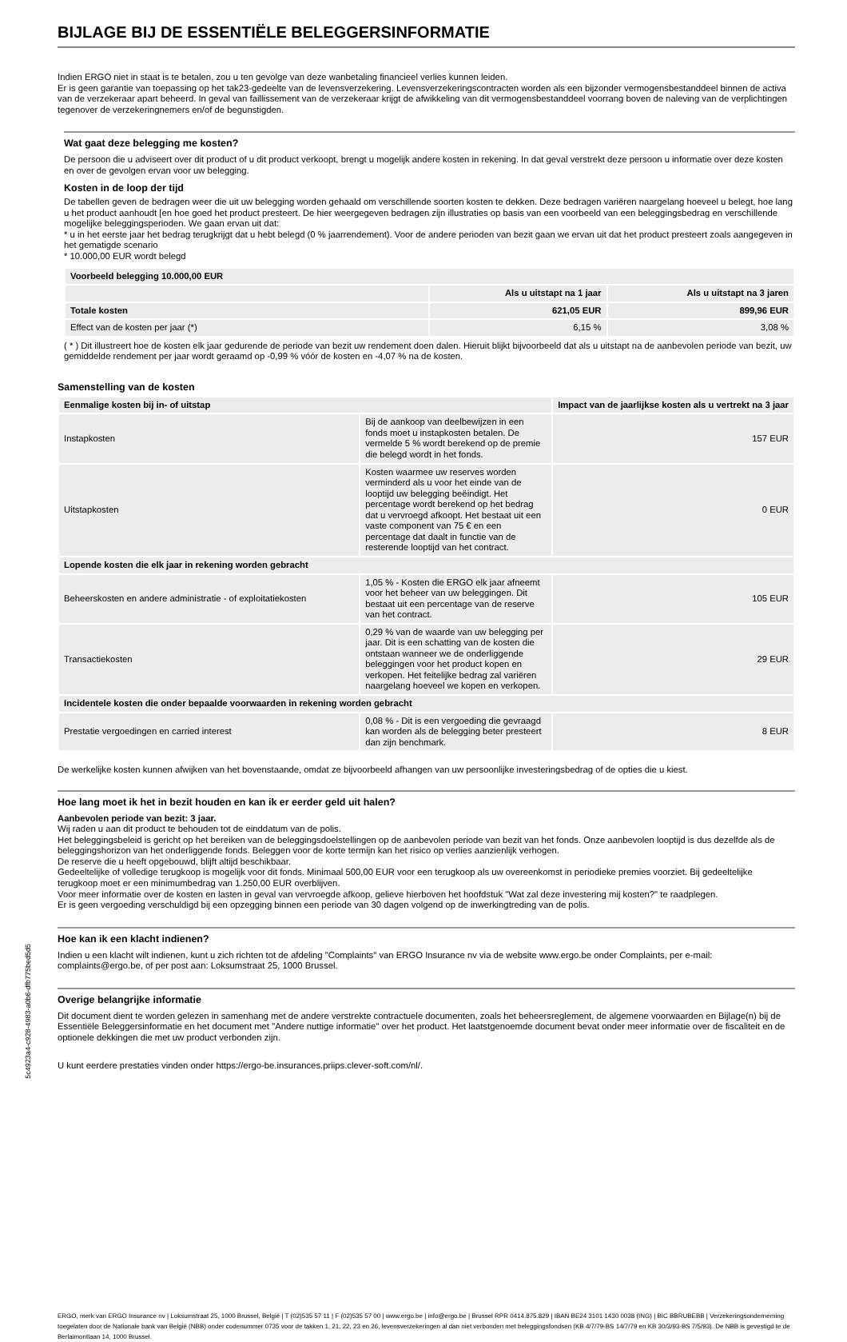BIJLAGE BIJ DE ESSENTIËLE BELEGGERSINFORMATIE
Indien ERGO niet in staat is te betalen, zou u ten gevolge van deze wanbetaling financieel verlies kunnen leiden.
Er is geen garantie van toepassing op het tak23-gedeelte van de levensverzekering. Levensverzekeringscontracten worden als een bijzonder vermogensbestanddeel binnen de activa van de verzekeraar apart beheerd. In geval van faillissement van de verzekeraar krijgt de afwikkeling van dit vermogensbestanddeel voorrang boven de naleving van de verplichtingen tegenover de verzekeringnemers en/of de begunstigden.
Wat gaat deze belegging me kosten?
De persoon die u adviseert over dit product of u dit product verkoopt, brengt u mogelijk andere kosten in rekening. In dat geval verstrekt deze persoon u informatie over deze kosten en over de gevolgen ervan voor uw belegging.
Kosten in de loop der tijd
De tabellen geven de bedragen weer die uit uw belegging worden gehaald om verschillende soorten kosten te dekken. Deze bedragen variëren naargelang hoeveel u belegt, hoe lang u het product aanhoudt [en hoe goed het product presteert. De hier weergegeven bedragen zijn illustraties op basis van een voorbeeld van een beleggingsbedrag en verschillende mogelijke beleggingsperioden. We gaan ervan uit dat:
* u in het eerste jaar het bedrag terugkrijgt dat u hebt belegd (0 % jaarrendement). Voor de andere perioden van bezit gaan we ervan uit dat het product presteert zoals aangegeven in het gematigde scenario
* 10.000,00 EUR wordt belegd
| Voorbeeld belegging 10.000,00 EUR | | |
| --- | --- | --- |
| | Als u uitstapt na 1 jaar | Als u uitstapt na 3 jaren |
| Totale kosten | 621,05 EUR | 899,96 EUR |
| Effect van de kosten per jaar (*) | 6,15 % | 3,08 % |
( * ) Dit illustreert hoe de kosten elk jaar gedurende de periode van bezit uw rendement doen dalen. Hieruit blijkt bijvoorbeeld dat als u uitstapt na de aanbevolen periode van bezit, uw gemiddelde rendement per jaar wordt geraamd op -0,99 % vóór de kosten en -4,07 % na de kosten.
Samenstelling van de kosten
| Eenmalige kosten bij in- of uitstap | | Impact van de jaarlijkse kosten als u vertrekt na 3 jaar |
| --- | --- | --- |
| Instapkosten | Bij de aankoop van deelbewijzen in een fonds moet u instapkosten betalen. De vermelde 5 % wordt berekend op de premie die belegd wordt in het fonds. | 157 EUR |
| Uitstapkosten | Kosten waarmee uw reserves worden verminderd als u voor het einde van de looptijd uw belegging beëindigt. Het percentage wordt berekend op het bedrag dat u vervroegd afkoopt. Het bestaat uit een vaste component van 75 € en een percentage dat daalt in functie van de resterende looptijd van het contract. | 0 EUR |
| Lopende kosten die elk jaar in rekening worden gebracht | | |
| Beheerskosten en andere administratie - of exploitatiekosten | 1,05 % - Kosten die ERGO elk jaar afneemt voor het beheer van uw beleggingen. Dit bestaat uit een percentage van de reserve van het contract. | 105 EUR |
| Transactiekosten | 0,29 % van de waarde van uw belegging per jaar. Dit is een schatting van de kosten die ontstaan wanneer we de onderliggende beleggingen voor het product kopen en verkopen. Het feitelijke bedrag zal variëren naargelang hoeveel we kopen en verkopen. | 29 EUR |
| Incidentele kosten die onder bepaalde voorwaarden in rekening worden gebracht | | |
| Prestatie vergoedingen en carried interest | 0,08 % - Dit is een vergoeding die gevraagd kan worden als de belegging beter presteert dan zijn benchmark. | 8 EUR |
De werkelijke kosten kunnen afwijken van het bovenstaande, omdat ze bijvoorbeeld afhangen van uw persoonlijke investeringsbedrag of de opties die u kiest.
Hoe lang moet ik het in bezit houden en kan ik er eerder geld uit halen?
Aanbevolen periode van bezit: 3 jaar.
Wij raden u aan dit product te behouden tot de einddatum van de polis.
Het beleggingsbeleid is gericht op het bereiken van de beleggingsdoelstellingen op de aanbevolen periode van bezit van het fonds. Onze aanbevolen looptijd is dus dezelfde als de beleggingshorizon van het onderliggende fonds. Beleggen voor de korte termijn kan het risico op verlies aanzienlijk verhogen.
De reserve die u heeft opgebouwd, blijft altijd beschikbaar.
Gedeeltelijke of volledige terugkoop is mogelijk voor dit fonds. Minimaal 500,00 EUR voor een terugkoop als uw overeenkomst in periodieke premies voorziet. Bij gedeeltelijke terugkoop moet er een minimumbedrag van 1.250,00 EUR overblijven.
Voor meer informatie over de kosten en lasten in geval van vervroegde afkoop, gelieve hierboven het hoofdstuk "Wat zal deze investering mij kosten?" te raadplegen.
Er is geen vergoeding verschuldigd bij een opzegging binnen een periode van 30 dagen volgend op de inwerkingtreding van de polis.
Hoe kan ik een klacht indienen?
Indien u een klacht wilt indienen, kunt u zich richten tot de afdeling "Complaints" van ERGO Insurance nv via de website www.ergo.be onder Complaints, per e-mail: complaints@ergo.be, of per post aan: Loksumstraat 25, 1000 Brussel.
Overige belangrijke informatie
Dit document dient te worden gelezen in samenhang met de andere verstrekte contractuele documenten, zoals het beheersreglement, de algemene voorwaarden en Bijlage(n) bij de Essentiële Beleggersinformatie en het document met "Andere nuttige informatie" over het product. Het laatstgenoemde document bevat onder meer informatie over de fiscaliteit en de optionele dekkingen die met uw product verbonden zijn.
U kunt eerdere prestaties vinden onder https://ergo-be.insurances.priips.clever-soft.com/nl/.
ERGO, merk van ERGO Insurance nv | Loksumstraat 25, 1000 Brussel, België | T (02)535 57 11 | F (02)535 57 00 | www.ergo.be | info@ergo.be | Brussel RPR 0414.875.829 | IBAN BE24 3101 1430 0038 (ING) | BIC BBRUBEBB | Verzekeringsonderneming toegelaten door de Nationale bank van België (NBB) onder codenummer 0735 voor de takken 1, 21, 22, 23 en 26, levensverzekeringen al dan niet verbonden met beleggingsfondsen (KB 4/7/79-BS 14/7/79 en KB 30/3/93-BS 7/5/93). De NBB is gevestigd te de Berlaimontlaan 14, 1000 Brussel.
5c4923a4-c928-4983-a0b6-dfb775bed5d5